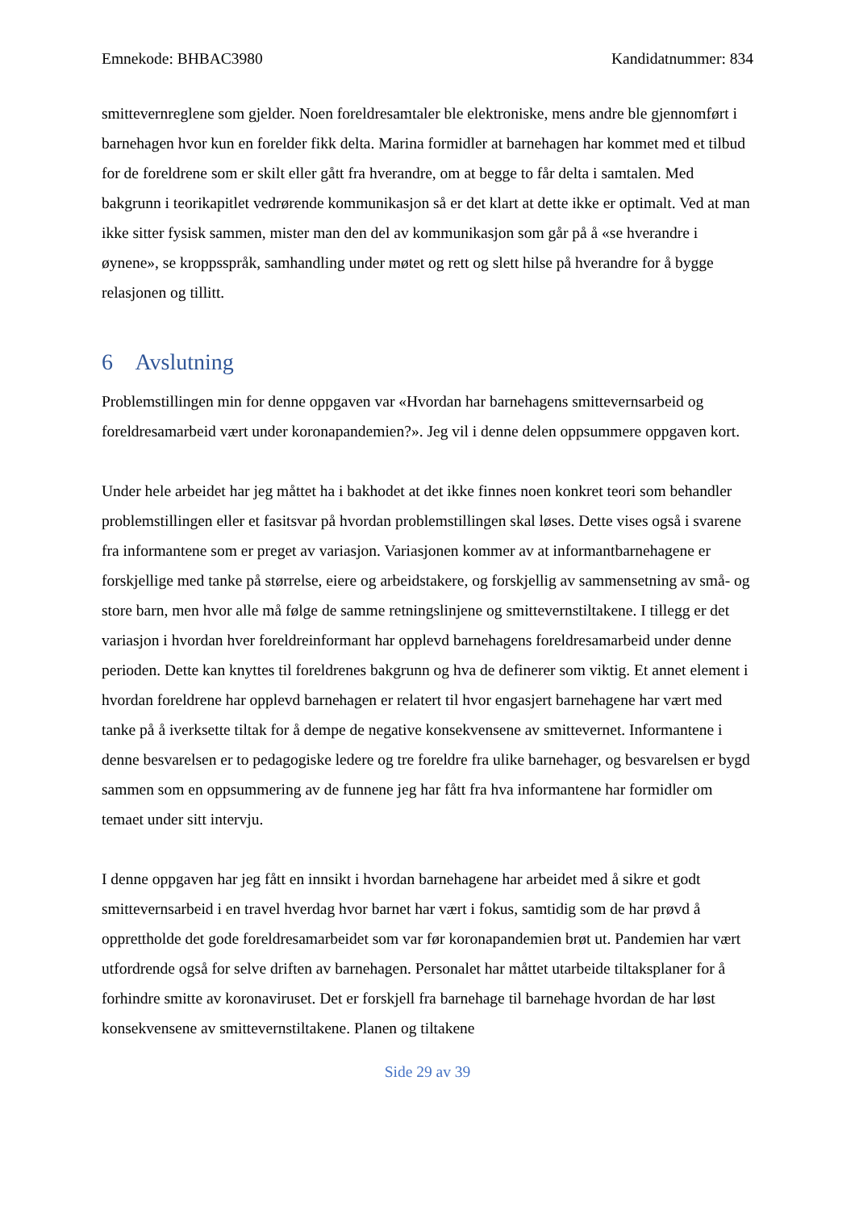Emnekode: BHBAC3980 Kandidatnummer: 834
smittevernreglene som gjelder. Noen foreldresamtaler ble elektroniske, mens andre ble gjennomført i barnehagen hvor kun en forelder fikk delta. Marina formidler at barnehagen har kommet med et tilbud for de foreldrene som er skilt eller gått fra hverandre, om at begge to får delta i samtalen. Med bakgrunn i teorikapitlet vedrørende kommunikasjon så er det klart at dette ikke er optimalt. Ved at man ikke sitter fysisk sammen, mister man den del av kommunikasjon som går på å «se hverandre i øynene», se kroppsspråk, samhandling under møtet og rett og slett hilse på hverandre for å bygge relasjonen og tillitt.
6 Avslutning
Problemstillingen min for denne oppgaven var «Hvordan har barnehagens smittevernsarbeid og foreldresamarbeid vært under koronapandemien?». Jeg vil i denne delen oppsummere oppgaven kort.
Under hele arbeidet har jeg måttet ha i bakhodet at det ikke finnes noen konkret teori som behandler problemstillingen eller et fasitsvar på hvordan problemstillingen skal løses. Dette vises også i svarene fra informantene som er preget av variasjon. Variasjonen kommer av at informantbarnehagene er forskjellige med tanke på størrelse, eiere og arbeidstakere, og forskjellig av sammensetning av små- og store barn, men hvor alle må følge de samme retningslinjene og smittevernstiltakene. I tillegg er det variasjon i hvordan hver foreldreinformant har opplevd barnehagens foreldresamarbeid under denne perioden. Dette kan knyttes til foreldrenes bakgrunn og hva de definerer som viktig. Et annet element i hvordan foreldrene har opplevd barnehagen er relatert til hvor engasjert barnehagene har vært med tanke på å iverksette tiltak for å dempe de negative konsekvensene av smittevernet. Informantene i denne besvarelsen er to pedagogiske ledere og tre foreldre fra ulike barnehager, og besvarelsen er bygd sammen som en oppsummering av de funnene jeg har fått fra hva informantene har formidler om temaet under sitt intervju.
I denne oppgaven har jeg fått en innsikt i hvordan barnehagene har arbeidet med å sikre et godt smittevernsarbeid i en travel hverdag hvor barnet har vært i fokus, samtidig som de har prøvd å opprettholde det gode foreldresamarbeidet som var før koronapandemien brøt ut. Pandemien har vært utfordrende også for selve driften av barnehagen. Personalet har måttet utarbeide tiltaksplaner for å forhindre smitte av koronaviruset. Det er forskjell fra barnehage til barnehage hvordan de har løst konsekvensene av smittevernstiltakene. Planen og tiltakene
Side 29 av 39